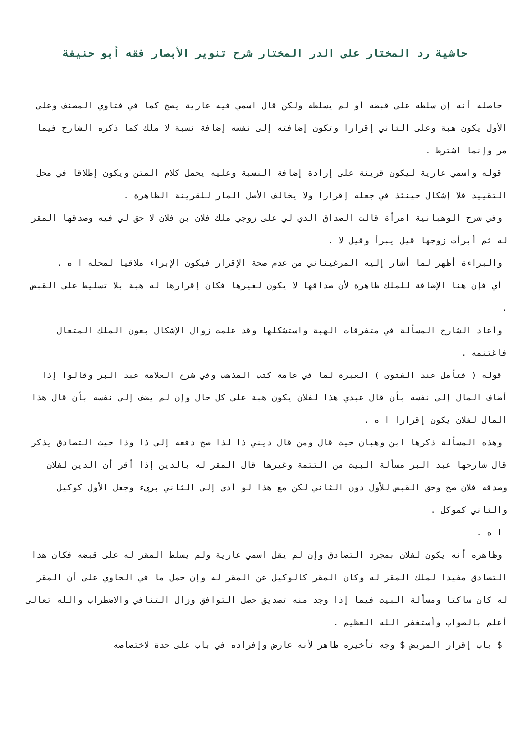حاشية رد المختار على الدر المختار شرح تنوير الأبصار فقه أبو حنيفة
حاصله أنه إن سلطه على قبضه أو لم يسلطه ولكن قال اسمي فيه عارية يصح كما في فتاوي المصنف وعلى الأول يكون هبة وعلى الثاني إقرارا وتكون إضافته إلى نفسه إضافة نسبة لا ملك كما ذكره الشارح فيما مر وإنما اشترط .
قوله واسمي عارية ليكون قرينة على إرادة إضافة النسبة وعليه يحمل كلام المتن ويكون إطلاقا في محل التقييد فلا إشكال حينئذ في جعله إقرارا ولا يخالف الأصل المار للقرينة الظاهرة .
وفي شرح الوهبانية امرأة قالت الصداق الذي لي على زوجي ملك فلان بن فلان لا حق لي فيه وصدقها المقر له ثم أبرأت زوجها قيل يبرأ وقيل لا .
والبراءة أظهر لما أشار إليه المرغيناني من عدم صحة الإقرار فيكون الإبراء ملاقيا لمحله ا ه .
أي فإن هنا الإضافة للملك ظاهرة لأن صداقها لا يكون لغيرها فكان إقرارها له هبة بلا تسليط على القبض .
وأعاد الشارح المسألة في متفرقات الهبة واستشكلها وقد علمت زوال الإشكال بعون الملك المتعال فاغتنمه .
قوله ( فتأمل عند الفتوى ) العبرة لما في عامة كتب المذهب وفي شرح العلامة عبد البر وقالوا إذا أضاف المال إلى نفسه بأن قال عبدي هذا لفلان يكون هبة على كل حال وإن لم يضف إلى نفسه بأن قال هذا المال لفلان يكون إقرارا ا ه .
وهذه المسألة ذكرها ابن وهبان حيث قال ومن قال ديني ذا لذا صح دفعه إلى ذا وذا حيث التصادق يذكر قال شارحها عبد البر مسألة البيت من التتمة وغيرها قال المقر له بالدين إذا أقر أن الدين لفلان وصدقه فلان صح وحق القبض للأول دون الثاني لكن مع هذا لو أدى إلى الثاني برىء وجعل الأول كوكيل والثاني كموكل .
ا ه .
وظاهره أنه يكون لفلان بمجرد التصادق وإن لم يقل اسمي عارية ولم يسلط المقر له على قبضه فكان هذا التصادق مفيدا لملك المقر له وكان المقر كالوكيل عن المقر له وإن حمل ما في الحاوي على أن المقر له كان ساكتا ومسألة البيت فيما إذا وجد منه تصديق حصل التوافق وزال التنافي والاضطراب والله تعالى أعلم بالصواب وأستغفر الله العظيم .
$ باب إقرار المريض $ وجه تأخيره ظاهر لأنه عارض وإفراده في باب على حدة لاختصاصه